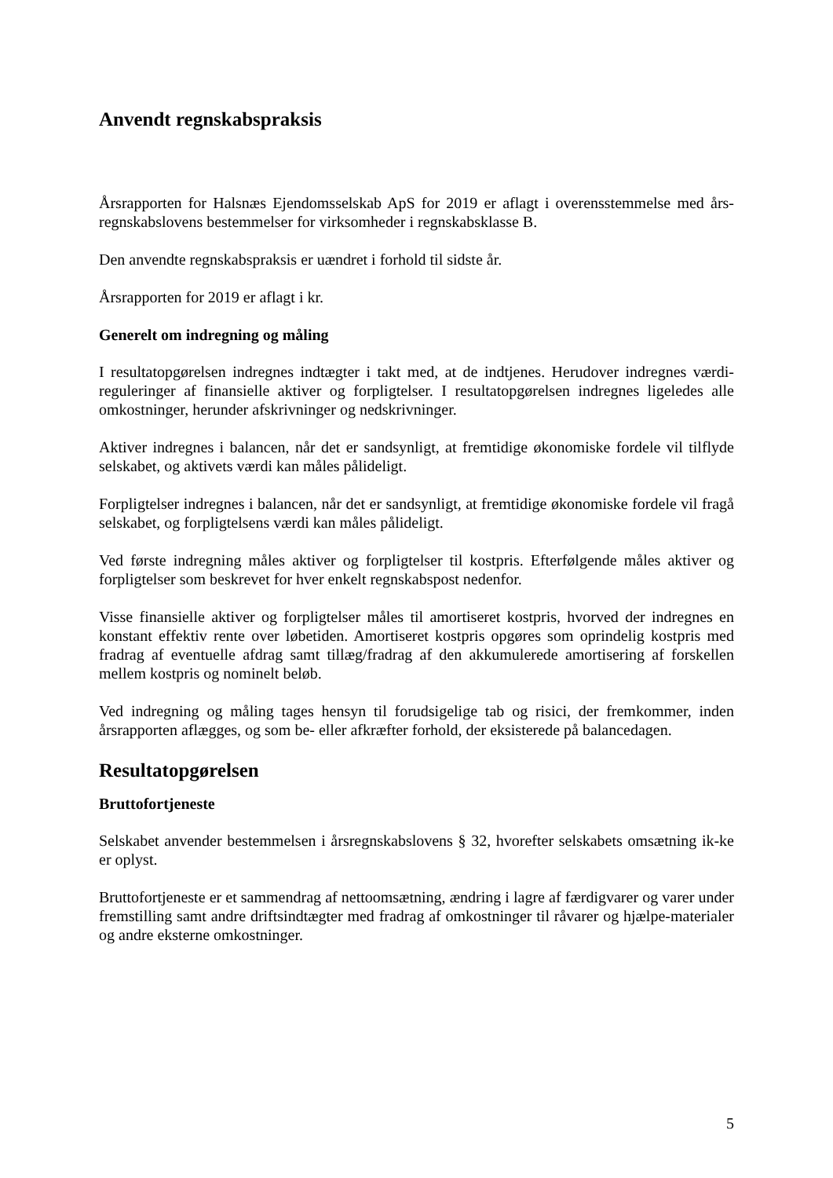Anvendt regnskabspraksis
Årsrapporten for Halsnæs Ejendomsselskab ApS for 2019 er aflagt i overensstemmelse med års-regnskabslovens bestemmelser for virksomheder i regnskabsklasse B.
Den anvendte regnskabspraksis er uændret i forhold til sidste år.
Årsrapporten for 2019 er aflagt i kr.
Generelt om indregning og måling
I resultatopgørelsen indregnes indtægter i takt med, at de indtjenes. Herudover indregnes værdi-reguleringer af finansielle aktiver og forpligtelser. I resultatopgørelsen indregnes ligeledes alle omkostninger, herunder afskrivninger og nedskrivninger.
Aktiver indregnes i balancen, når det er sandsynligt, at fremtidige økonomiske fordele vil tilflyde selskabet, og aktivets værdi kan måles pålideligt.
Forpligtelser indregnes i balancen, når det er sandsynligt, at fremtidige økonomiske fordele vil fragå selskabet, og forpligtelsens værdi kan måles pålideligt.
Ved første indregning måles aktiver og forpligtelser til kostpris. Efterfølgende måles aktiver og forpligtelser som beskrevet for hver enkelt regnskabspost nedenfor.
Visse finansielle aktiver og forpligtelser måles til amortiseret kostpris, hvorved der indregnes en konstant effektiv rente over løbetiden. Amortiseret kostpris opgøres som oprindelig kostpris med fradrag af eventuelle afdrag samt tillæg/fradrag af den akkumulerede amortisering af forskellen mellem kostpris og nominelt beløb.
Ved indregning og måling tages hensyn til forudsigelige tab og risici, der fremkommer, inden årsrapporten aflægges, og som be- eller afkræfter forhold, der eksisterede på balancedagen.
Resultatopgørelsen
Bruttofortjeneste
Selskabet anvender bestemmelsen i årsregnskabslovens § 32, hvorefter selskabets omsætning ik-ke er oplyst.
Bruttofortjeneste er et sammendrag af nettoomsætning, ændring i lagre af færdigvarer og varer under fremstilling samt andre driftsindtægter med fradrag af omkostninger til råvarer og hjælpe-materialer og andre eksterne omkostninger.
5